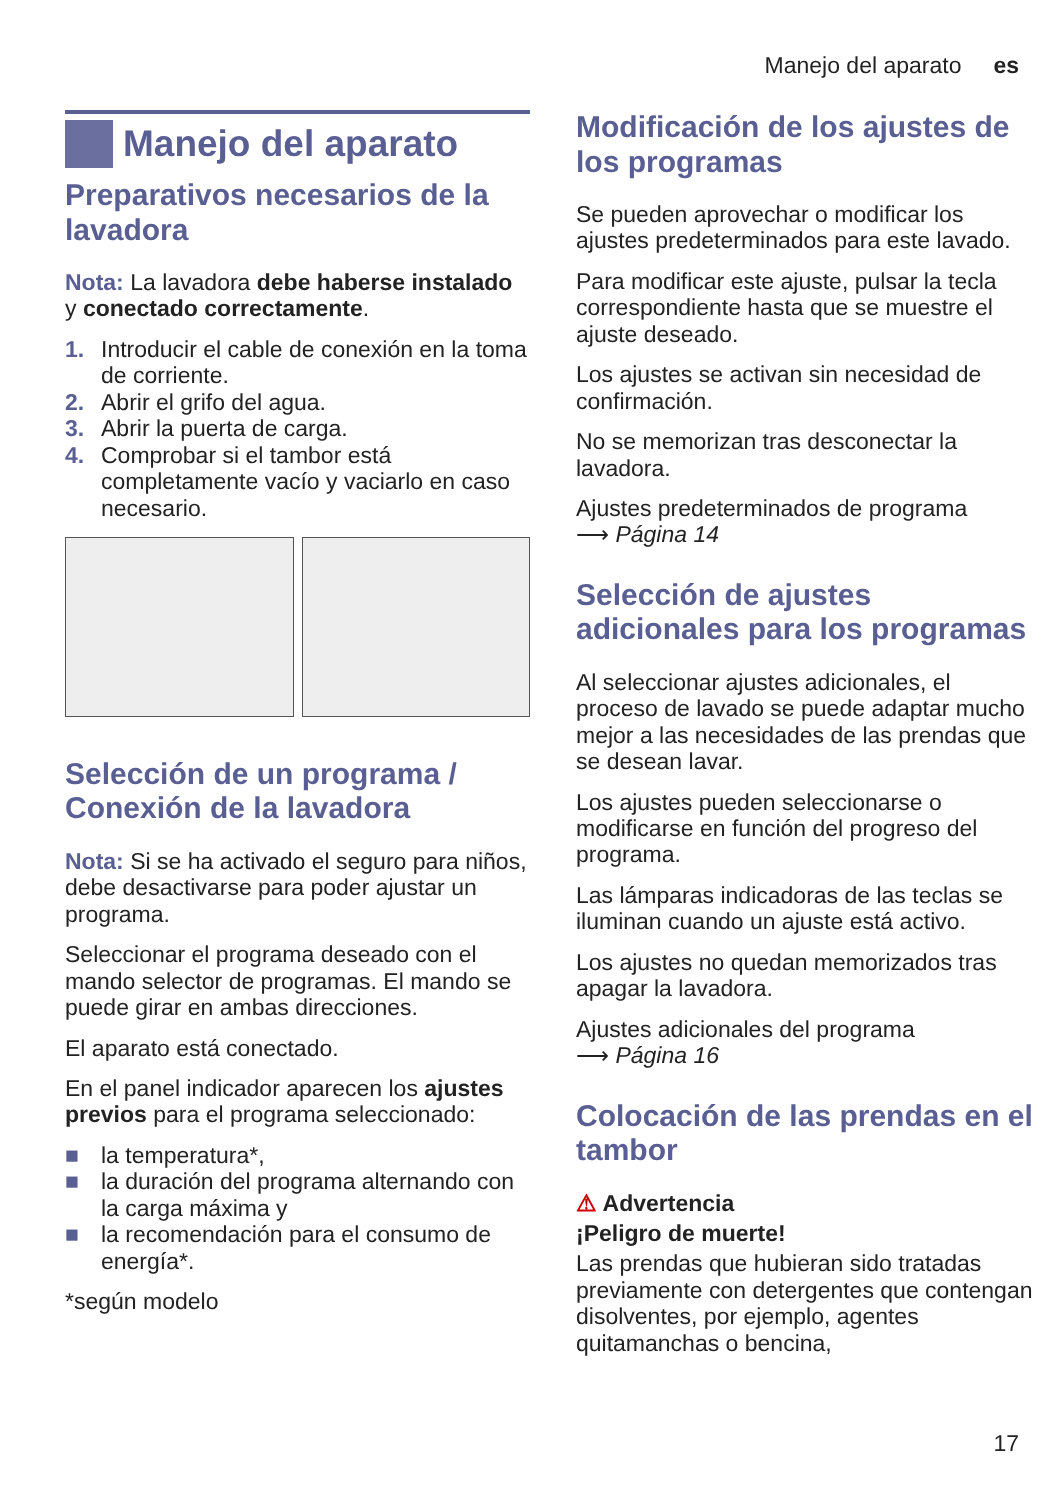Manejo del aparato es
Manejo del aparato
Preparativos necesarios de la lavadora
Nota: La lavadora debe haberse instalado y conectado correctamente.
1. Introducir el cable de conexión en la toma de corriente.
2. Abrir el grifo del agua.
3. Abrir la puerta de carga.
4. Comprobar si el tambor está completamente vacío y vaciarlo en caso necesario.
Selección de un programa / Conexión de la lavadora
Nota: Si se ha activado el seguro para niños, debe desactivarse para poder ajustar un programa.
Seleccionar el programa deseado con el mando selector de programas. El mando se puede girar en ambas direcciones.
El aparato está conectado.
En el panel indicador aparecen los ajustes previos para el programa seleccionado:
■ la temperatura*,
■ la duración del programa alternando con la carga máxima y
■ la recomendación para el consumo de energía*.
*según modelo
Modificación de los ajustes de los programas
Se pueden aprovechar o modificar los ajustes predeterminados para este lavado.
Para modificar este ajuste, pulsar la tecla correspondiente hasta que se muestre el ajuste deseado.
Los ajustes se activan sin necesidad de confirmación.
No se memorizan tras desconectar la lavadora.
Ajustes predeterminados de programa
⟶ Página 14
Selección de ajustes adicionales para los programas
Al seleccionar ajustes adicionales, el proceso de lavado se puede adaptar mucho mejor a las necesidades de las prendas que se desean lavar.
Los ajustes pueden seleccionarse o modificarse en función del progreso del programa.
Las lámparas indicadoras de las teclas se iluminan cuando un ajuste está activo.
Los ajustes no quedan memorizados tras apagar la lavadora.
Ajustes adicionales del programa
⟶ Página 16
Colocación de las prendas en el tambor
⚠ Advertencia
¡Peligro de muerte!
Las prendas que hubieran sido tratadas previamente con detergentes que contengan disolventes, por ejemplo, agentes quitamanchas o bencina,
17